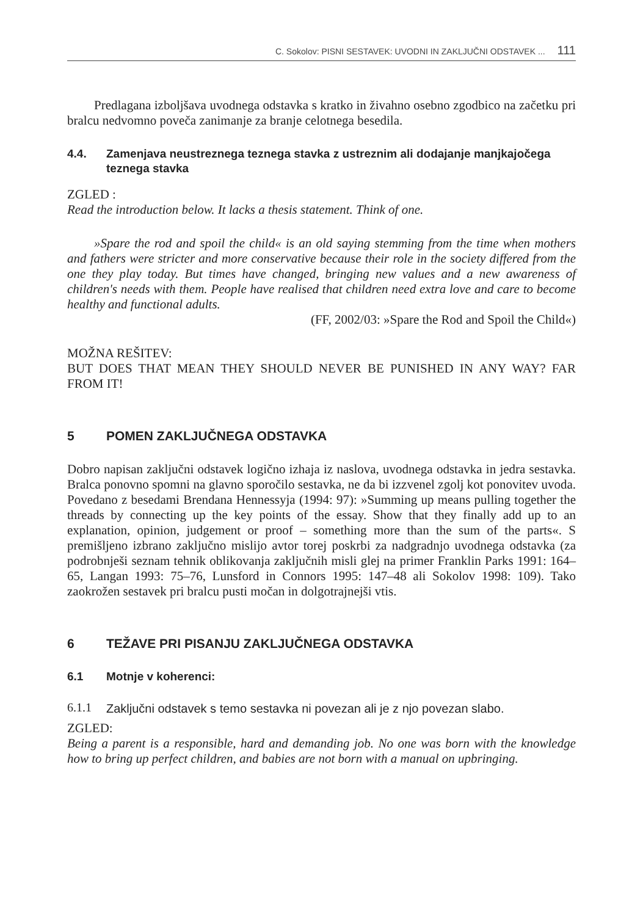C. Sokolov: PISNI SESTAVEK: UVODNI IN ZAKLJUČNI ODSTAVEK ... 111
Predlagana izboljšava uvodnega odstavka s kratko in živahno osebno zgodbico na začetku pri bralcu nedvomno poveča zanimanje za branje celotnega besedila.
4.4. Zamenjava neustreznega teznega stavka z ustreznim ali dodajanje manjkajočega teznega stavka
ZGLED :
Read the introduction below. It lacks a thesis statement. Think of one.
»Spare the rod and spoil the child« is an old saying stemming from the time when mothers and fathers were stricter and more conservative because their role in the society differed from the one they play today. But times have changed, bringing new values and a new awareness of children's needs with them. People have realised that children need extra love and care to become healthy and functional adults.
(FF, 2002/03: »Spare the Rod and Spoil the Child«)
MOŽNA REŠITEV:
BUT DOES THAT MEAN THEY SHOULD NEVER BE PUNISHED IN ANY WAY? FAR FROM IT!
5 POMEN ZAKLJUČNEGA ODSTAVKA
Dobro napisan zaključni odstavek logično izhaja iz naslova, uvodnega odstavka in jedra sestavka. Bralca ponovno spomni na glavno sporočilo sestavka, ne da bi izzvenel zgolj kot ponovitev uvoda. Povedano z besedami Brendana Hennessyja (1994: 97): »Summing up means pulling together the threads by connecting up the key points of the essay. Show that they finally add up to an explanation, opinion, judgement or proof – something more than the sum of the parts«. S premišljeno izbrano zaključno mislijo avtor torej poskrbi za nadgradnjo uvodnega odstavka (za podrobnješi seznam tehnik oblikovanja zaključnih misli glej na primer Franklin Parks 1991: 164–65, Langan 1993: 75–76, Lunsford in Connors 1995: 147–48 ali Sokolov 1998: 109). Tako zaokrožen sestavek pri bralcu pusti močan in dolgotrajnejši vtis.
6 TEŽAVE PRI PISANJU ZAKLJUČNEGA ODSTAVKA
6.1 Motnje v koherenci:
6.1.1 Zaključni odstavek s temo sestavka ni povezan ali je z njo povezan slabo.
ZGLED:
Being a parent is a responsible, hard and demanding job. No one was born with the knowledge how to bring up perfect children, and babies are not born with a manual on upbringing.